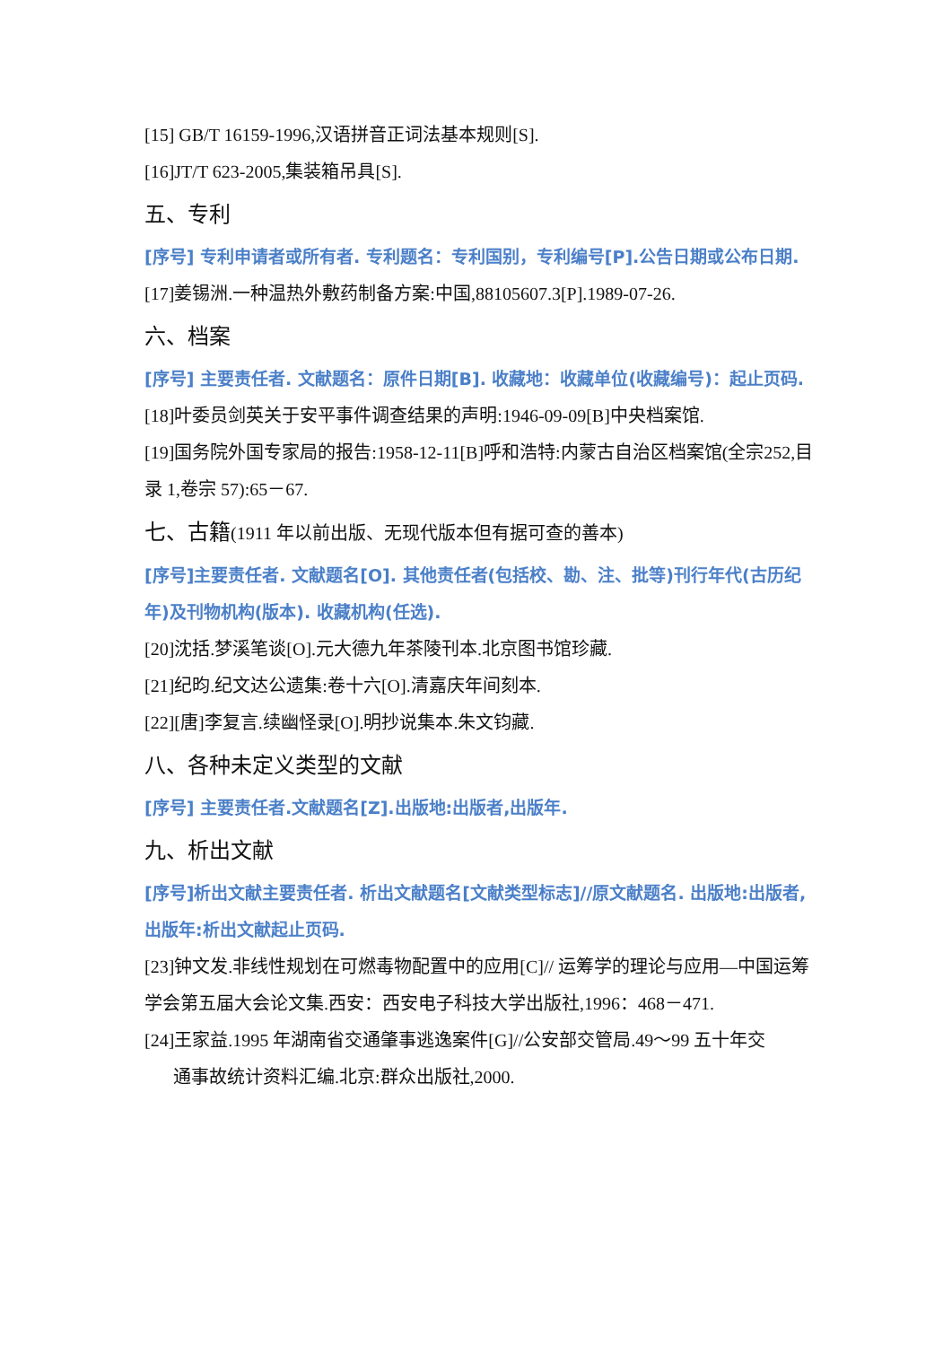[15] GB/T 16159-1996,汉语拼音正词法基本规则[S].
[16]JT/T 623-2005,集装箱吊具[S].
五、专利
[序号] 专利申请者或所有者. 专利题名：专利国别，专利编号[P].公告日期或公布日期.
[17]姜锡洲.一种温热外敷药制备方案:中国,88105607.3[P].1989-07-26.
六、档案
[序号] 主要责任者. 文献题名：原件日期[B]. 收藏地：收藏单位(收藏编号)：起止页码.
[18]叶委员剑英关于安平事件调查结果的声明:1946-09-09[B]中央档案馆.
[19]国务院外国专家局的报告:1958-12-11[B]呼和浩特:内蒙古自治区档案馆(全宗252,目录 1,卷宗 57):65－67.
七、古籍(1911 年以前出版、无现代版本但有据可查的善本)
[序号]主要责任者. 文献题名[O]. 其他责任者(包括校、勘、注、批等)刊行年代(古历纪年)及刊物机构(版本). 收藏机构(任选).
[20]沈括.梦溪笔谈[O].元大德九年茶陵刊本.北京图书馆珍藏.
[21]纪昀.纪文达公遗集:卷十六[O].清嘉庆年间刻本.
[22][唐]李复言.续幽怪录[O].明抄说集本.朱文钧藏.
八、各种未定义类型的文献
[序号] 主要责任者.文献题名[Z].出版地:出版者,出版年.
九、析出文献
[序号]析出文献主要责任者. 析出文献题名[文献类型标志]//原文献题名. 出版地:出版者,出版年:析出文献起止页码.
[23]钟文发.非线性规划在可燃毒物配置中的应用[C]// 运筹学的理论与应用—中国运筹学会第五届大会论文集.西安：西安电子科技大学出版社,1996：468－471.
[24]王家益.1995 年湖南省交通肇事逃逸案件[G]//公安部交管局.49～99 五十年交
通事故统计资料汇编.北京:群众出版社,2000.